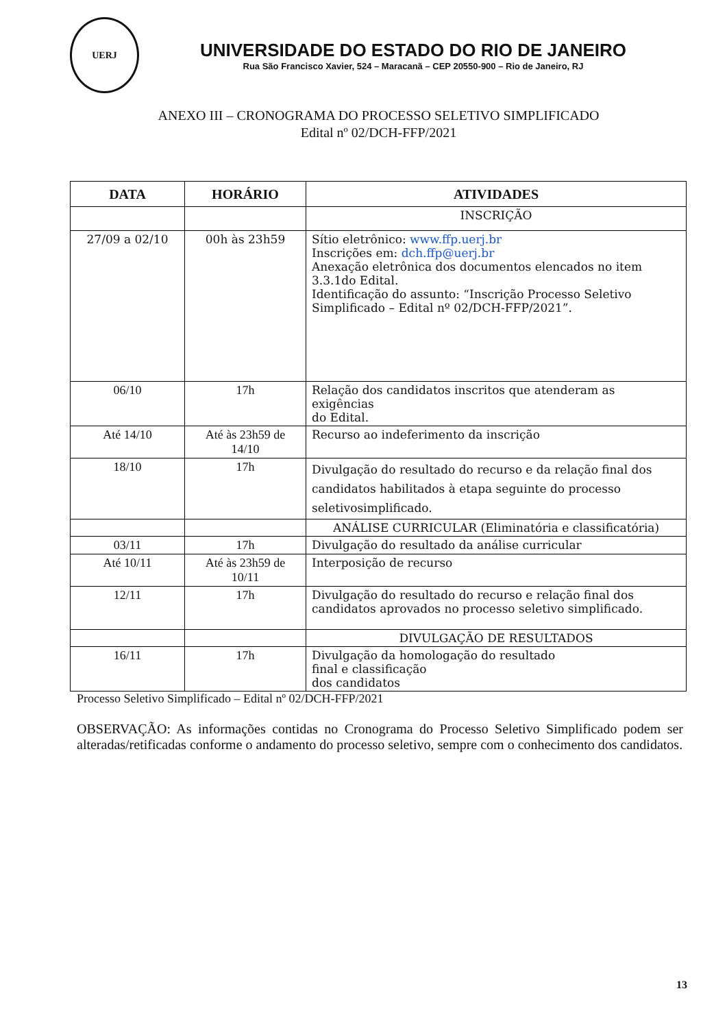UERJ
UNIVERSIDADE DO ESTADO DO RIO DE JANEIRO
Rua São Francisco Xavier, 524 – Maracanã – CEP 20550-900 – Rio de Janeiro, RJ
ANEXO III – CRONOGRAMA DO PROCESSO SELETIVO SIMPLIFICADO
Edital nº 02/DCH-FFP/2021
| DATA | HORÁRIO | ATIVIDADES |
| --- | --- | --- |
| | | INSCRIÇÃO |
| 27/09 a 02/10 | 00h às 23h59 | Sítio eletrônico: www.ffp.uerj.br Inscrições em: dch.ffp@uerj.br Anexação eletrônica dos documentos elencados no item 3.3.1do Edital. Identificação do assunto: “Inscrição Processo Seletivo Simplificado – Edital nº 02/DCH-FFP/2021”. |
| 06/10 | 17h | Relação dos candidatos inscritos que atenderam as exigências do Edital. |
| Até 14/10 | Até às 23h59 de 14/10 | Recurso ao indeferimento da inscrição |
| 18/10 | 17h | Divulgação do resultado do recurso e da relação final dos candidatos habilitados à etapa seguinte do processo seletivosimplificado. |
| | | ANÁLISE CURRICULAR (Eliminatória e classificatória) |
| 03/11 | 17h | Divulgação do resultado da análise curricular |
| Até 10/11 | Até às 23h59 de 10/11 | Interposição de recurso |
| 12/11 | 17h | Divulgação do resultado do recurso e relação final dos candidatos aprovados no processo seletivo simplificado. |
| | | DIVULGAÇÃO DE RESULTADOS |
| 16/11 | 17h | Divulgação da homologação do resultado final e classificação dos candidatos |
Processo Seletivo Simplificado – Edital nº 02/DCH-FFP/2021
OBSERVAÇÃO: As informações contidas no Cronograma do Processo Seletivo Simplificado podem ser alteradas/retificadas conforme o andamento do processo seletivo, sempre com o conhecimento dos candidatos.
13